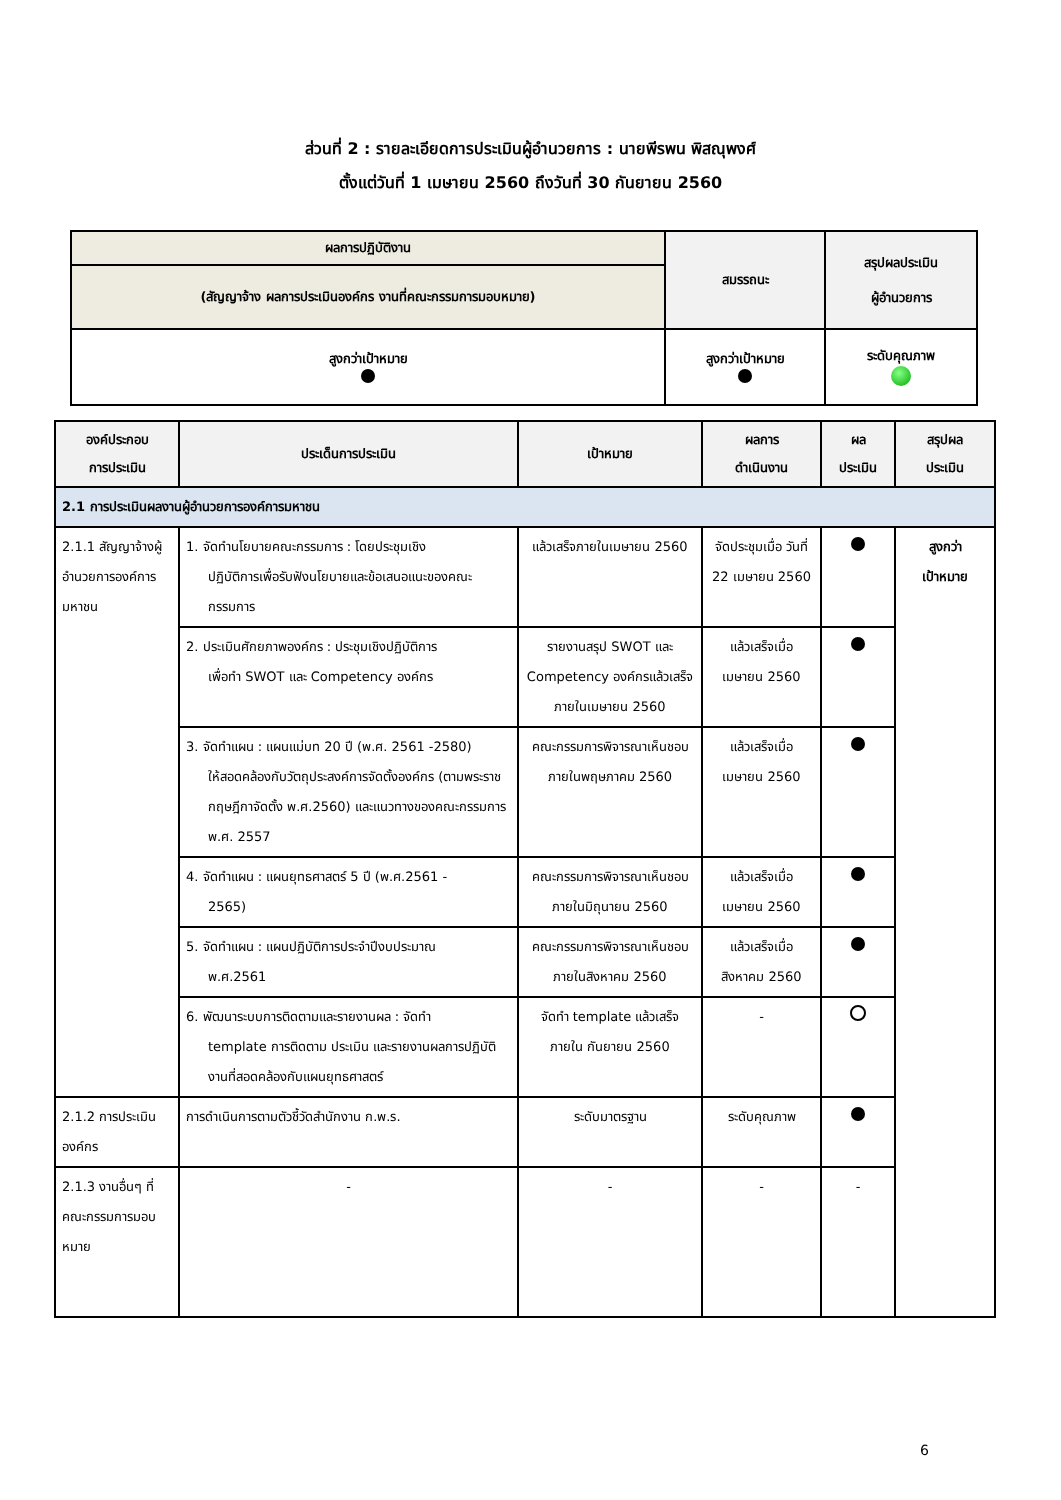ส่วนที่ 2 : รายละเอียดการประเมินผู้อำนวยการ : นายพีรพน พิสณุพงศ์
ตั้งแต่วันที่ 1 เมษายน 2560 ถึงวันที่ 30 กันยายน 2560
| ผลการปฏิบัติงาน | สมรรถนะ | สรุปผลประเมิน ผู้อำนวยการ |
| (สัญญาจ้าง ผลการประเมินองค์กร งานที่คณะกรรมการมอบหมาย) | | |
| สูงกว่าเป้าหมาย | สูงกว่าเป้าหมาย | ระดับคุณภาพ |
| องค์ประกอบ การประเมิน | ประเด็นการประเมิน | เป้าหมาย | ผลการ ดำเนินงาน | ผล ประเมิน | สรุปผล ประเมิน |
| --- | --- | --- | --- | --- | --- |
| 2.1 การประเมินผลงานผู้อำนวยการองค์การมหาชน | | | | | |
| 2.1.1 สัญญาจ้างผู้อำนวยการองค์การมหาชน | 1. จัดทำนโยบายคณะกรรมการ : โดยประชุมเชิง ปฏิบัติการเพื่อรับฟังนโยบายและข้อเสนอแนะของคณะกรรมการ | แล้วเสร็จภายในเมษายน 2560 | จัดประชุมเมื่อ วันที่ 22 เมษายน 2560 | | สูงกว่า เป้าหมาย |
| | 2. ประเมินศักยภาพองค์กร : ประชุมเชิงปฏิบัติการ เพื่อทำ SWOT และ Competency องค์กร | รายงานสรุป SWOT และ Competency องค์กรแล้วเสร็จ ภายในเมษายน 2560 | แล้วเสร็จเมื่อ เมษายน 2560 | | |
| | 3. จัดทำแผน : แผนแม่บท 20 ปี (พ.ศ. 2561 -2580) ให้สอดคล้องกับวัตถุประสงค์การจัดตั้งองค์กร (ตามพระราชกฤษฎีกาจัดตั้ง พ.ศ.2560) และแนวทางของคณะกรรมการ พ.ศ. 2557 | คณะกรรมการพิจารณาเห็นชอบภายในพฤษภาคม 2560 | แล้วเสร็จเมื่อ เมษายน 2560 | | |
| | 4. จัดทำแผน : แผนยุทธศาสตร์ 5 ปี (พ.ศ.2561 - 2565) | คณะกรรมการพิจารณาเห็นชอบภายในมิถุนายน 2560 | แล้วเสร็จเมื่อ เมษายน 2560 | | |
| | 5. จัดทำแผน : แผนปฏิบัติการประจำปีงบประมาณ พ.ศ.2561 | คณะกรรมการพิจารณาเห็นชอบภายในสิงหาคม 2560 | แล้วเสร็จเมื่อ สิงหาคม 2560 | | |
| | 6. พัฒนาระบบการติดตามและรายงานผล : จัดทำ template การติดตาม ประเมิน และรายงานผลการปฏิบัติงานที่สอดคล้องกับแผนยุทธศาสตร์ | จัดทำ template แล้วเสร็จ ภายใน กันยายน 2560 | - | | |
| 2.1.2 การประเมินองค์กร | การดำเนินการตามตัวชี้วัดสำนักงาน ก.พ.ร. | ระดับมาตรฐาน | ระดับคุณภาพ | | |
| 2.1.3 งานอื่นๆ ที่คณะกรรมการมอบหมาย | - | - | - | - | |
6